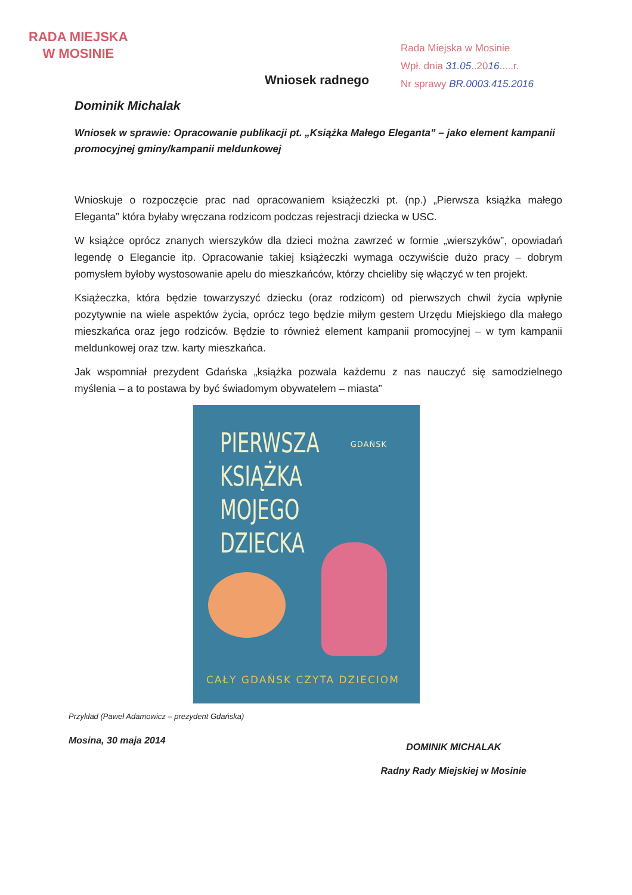RADA MIEJSKA
W MOSINIE
Rada Miejska w Mosinie
Wpł. dnia 31.05..2016.....r.
Nr sprawy BR.0003.415.2016
Wniosek radnego
Dominik Michalak
Wniosek w sprawie: Opracowanie publikacji pt. „Książka Małego Eleganta” – jako element kampanii promocyjnej gminy/kampanii meldunkowej
Wnioskuje o rozpoczęcie prac nad opracowaniem książeczki pt. (np.) „Pierwsza książka małego Eleganta” która byłaby wręczana rodzicom podczas rejestracji dziecka w USC.
W książce oprócz znanych wierszyków dla dzieci można zawrzeć w formie „wierszyków”, opowiadań legendę o Elegancie itp. Opracowanie takiej książeczki wymaga oczywiście dużo pracy – dobrym pomysłem byłoby wystosowanie apelu do mieszkańców, którzy chcieliby się włączyć w ten projekt.
Książeczka, która będzie towarzyszyć dziecku (oraz rodzicom) od pierwszych chwil życia wpłynie pozytywnie na wiele aspektów życia, oprócz tego będzie miłym gestem Urzędu Miejskiego dla małego mieszkańca oraz jego rodziców. Będzie to również element kampanii promocyjnej – w tym kampanii meldunkowej oraz tzw. karty mieszkańca.
Jak wspomniał prezydent Gdańska „książka pozwala każdemu z nas nauczyć się samodzielnego myślenia – a to postawa by być świadomym obywatelem – miasta”
PIERWSZA
KSIĄŻKA
MOJEGO
DZIECKA
GDAŃSK
CAŁY GDAŃSK CZYTA DZIECIOM
Przykład (Paweł Adamowicz – prezydent Gdańska)
Mosina, 30 maja 2014
DOMINIK MICHALAK
Radny Rady Miejskiej w Mosinie